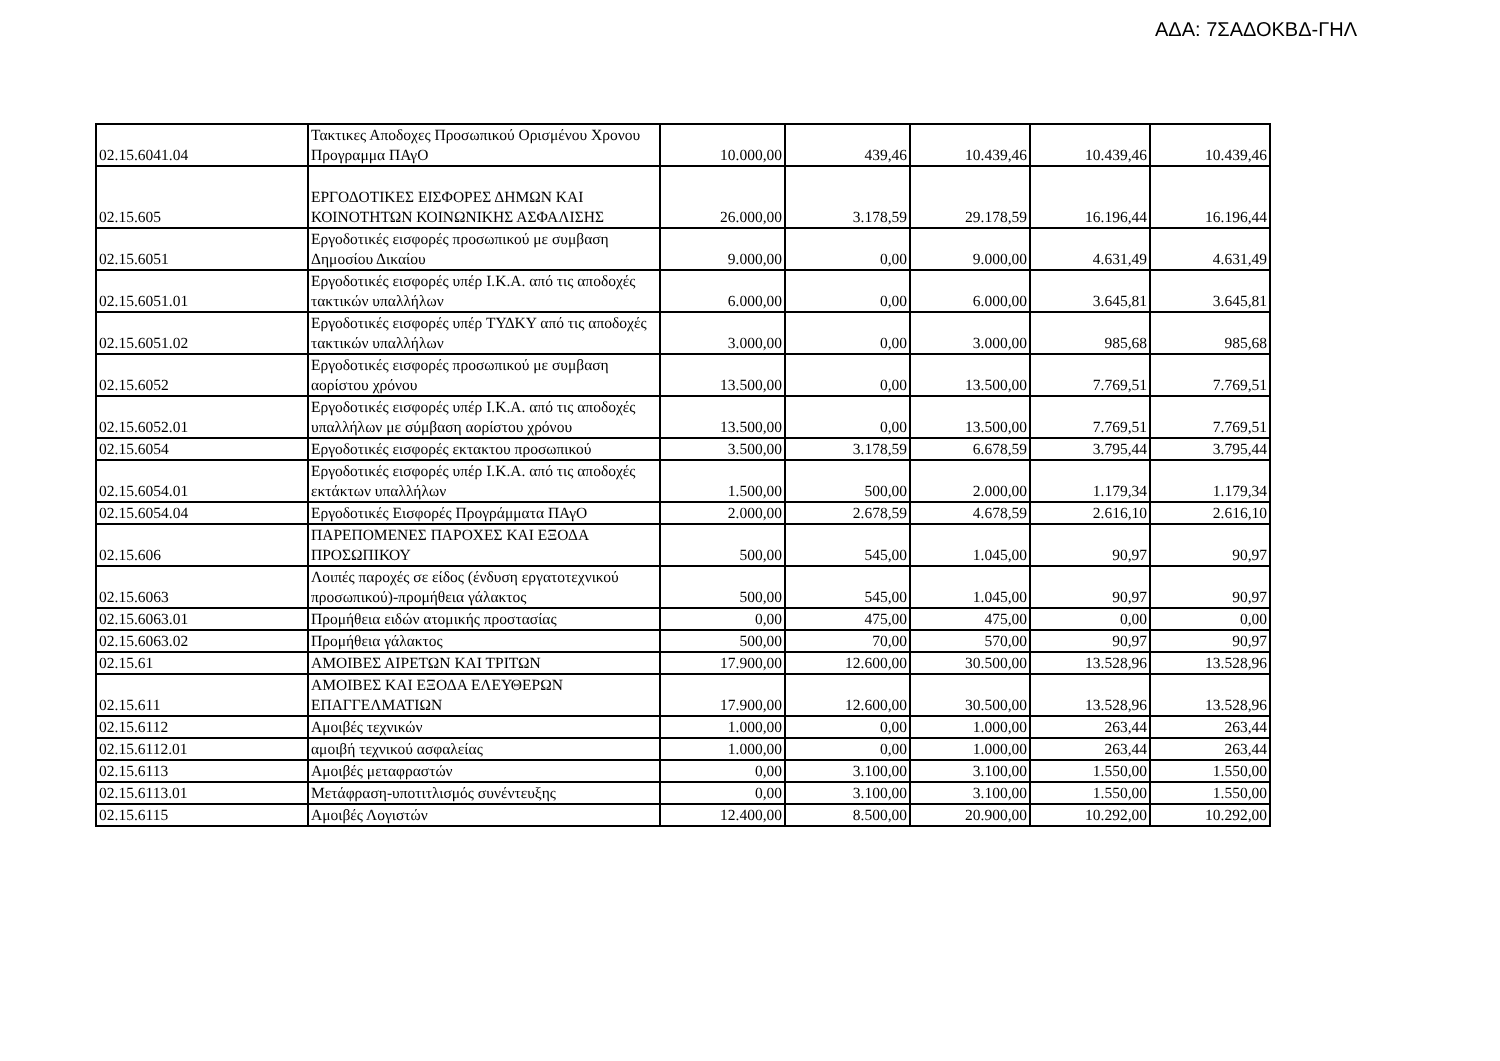ΑΔΑ: 7ΣΑΔΟΚΒΔ-ΓΗΛ
| 02.15.6041.04 | Τακτικες Αποδοχες Προσωπικού Ορισμένου Χρονου Προγραμμα ΠΑγΟ | 10.000,00 | 439,46 | 10.439,46 | 10.439,46 | 10.439,46 |
| 02.15.605 | ΕΡΓΟΔΟΤΙΚΕΣ ΕΙΣΦΟΡΕΣ ΔΗΜΩΝ ΚΑΙ ΚΟΙΝΟΤΗΤΩΝ ΚΟΙΝΩΝΙΚΗΣ ΑΣΦΑΛΙΣΗΣ | 26.000,00 | 3.178,59 | 29.178,59 | 16.196,44 | 16.196,44 |
| 02.15.6051 | Εργοδοτικές εισφορές προσωπικού με συμβαση Δημοσίου Δικαίου | 9.000,00 | 0,00 | 9.000,00 | 4.631,49 | 4.631,49 |
| 02.15.6051.01 | Εργοδοτικές εισφορές υπέρ Ι.Κ.Α. από τις αποδοχές τακτικών υπαλλήλων | 6.000,00 | 0,00 | 6.000,00 | 3.645,81 | 3.645,81 |
| 02.15.6051.02 | Εργοδοτικές εισφορές υπέρ ΤΥΔΚΥ από τις αποδοχές τακτικών υπαλλήλων | 3.000,00 | 0,00 | 3.000,00 | 985,68 | 985,68 |
| 02.15.6052 | Εργοδοτικές εισφορές προσωπικού με συμβαση αορίστου χρόνου | 13.500,00 | 0,00 | 13.500,00 | 7.769,51 | 7.769,51 |
| 02.15.6052.01 | Εργοδοτικές εισφορές υπέρ Ι.Κ.Α. από τις αποδοχές υπαλλήλων με σύμβαση αορίστου χρόνου | 13.500,00 | 0,00 | 13.500,00 | 7.769,51 | 7.769,51 |
| 02.15.6054 | Εργοδοτικές εισφορές εκτακτου προσωπικού | 3.500,00 | 3.178,59 | 6.678,59 | 3.795,44 | 3.795,44 |
| 02.15.6054.01 | Εργοδοτικές εισφορές υπέρ Ι.Κ.Α. από τις αποδοχές εκτάκτων υπαλλήλων | 1.500,00 | 500,00 | 2.000,00 | 1.179,34 | 1.179,34 |
| 02.15.6054.04 | Εργοδοτικές Εισφορές Προγράμματα ΠΑγΟ | 2.000,00 | 2.678,59 | 4.678,59 | 2.616,10 | 2.616,10 |
| 02.15.606 | ΠΑΡΕΠΟΜΕΝΕΣ ΠΑΡΟΧΕΣ ΚΑΙ ΕΞΟΔΑ ΠΡΟΣΩΠΙΚΟΥ | 500,00 | 545,00 | 1.045,00 | 90,97 | 90,97 |
| 02.15.6063 | Λοιπές παροχές σε είδος (ένδυση εργατοτεχνικού προσωπικού)-προμήθεια γάλακτος | 500,00 | 545,00 | 1.045,00 | 90,97 | 90,97 |
| 02.15.6063.01 | Προμήθεια ειδών ατομικής προστασίας | 0,00 | 475,00 | 475,00 | 0,00 | 0,00 |
| 02.15.6063.02 | Προμήθεια γάλακτος | 500,00 | 70,00 | 570,00 | 90,97 | 90,97 |
| 02.15.61 | ΑΜΟΙΒΕΣ ΑΙΡΕΤΩΝ ΚΑΙ ΤΡΙΤΩΝ | 17.900,00 | 12.600,00 | 30.500,00 | 13.528,96 | 13.528,96 |
| 02.15.611 | ΑΜΟΙΒΕΣ ΚΑΙ ΕΞΟΔΑ ΕΛΕΥΘΕΡΩΝ ΕΠΑΓΓΕΛΜΑΤΙΩΝ | 17.900,00 | 12.600,00 | 30.500,00 | 13.528,96 | 13.528,96 |
| 02.15.6112 | Αμοιβές τεχνικών | 1.000,00 | 0,00 | 1.000,00 | 263,44 | 263,44 |
| 02.15.6112.01 | αμοιβή τεχνικού ασφαλείας | 1.000,00 | 0,00 | 1.000,00 | 263,44 | 263,44 |
| 02.15.6113 | Αμοιβές μεταφραστών | 0,00 | 3.100,00 | 3.100,00 | 1.550,00 | 1.550,00 |
| 02.15.6113.01 | Μετάφραση-υποτιτλισμός συνέντευξης | 0,00 | 3.100,00 | 3.100,00 | 1.550,00 | 1.550,00 |
| 02.15.6115 | Αμοιβές Λογιστών | 12.400,00 | 8.500,00 | 20.900,00 | 10.292,00 | 10.292,00 |